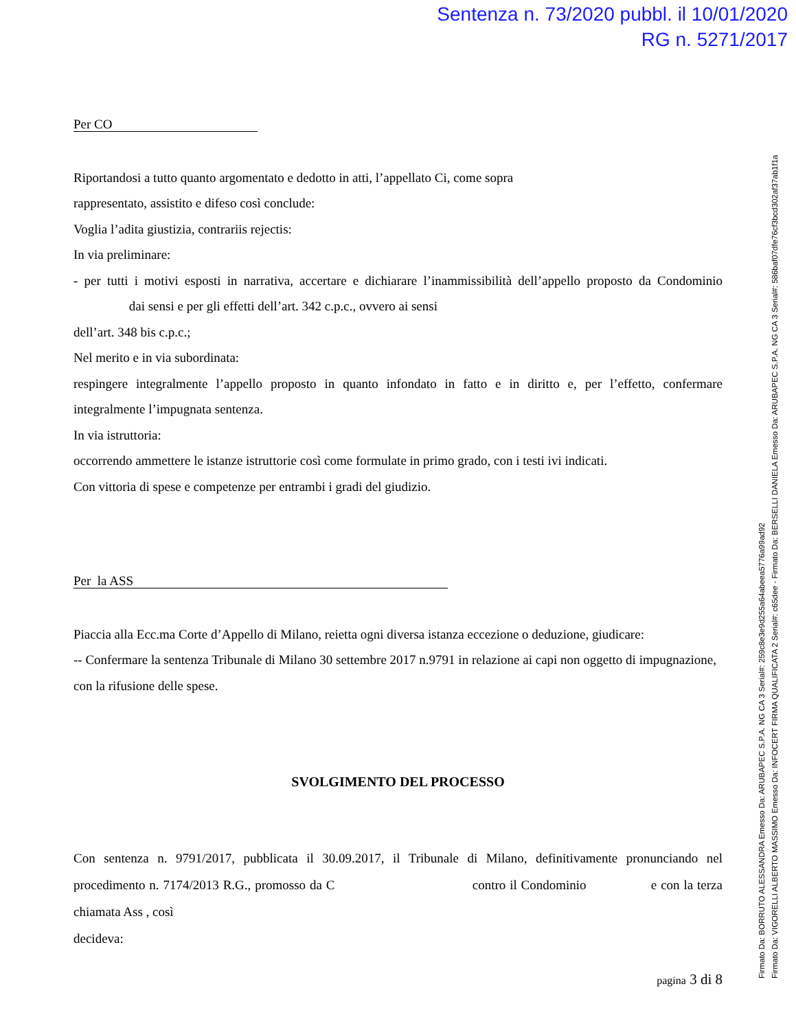Sentenza n. 73/2020 pubbl. il 10/01/2020
RG n. 5271/2017
Per CO
Riportandosi a tutto quanto argomentato e dedotto in atti, l’appellato Ci, come sopra
rappresentato, assistito e difeso così conclude:
Voglia l’adita giustizia, contrariis rejectis:
In via preliminare:
- per tutti i motivi esposti in narrativa, accertare e dichiarare l’inammissibilità dell’appello proposto da Condominio dai sensi e per gli effetti dell’art. 342 c.p.c., ovvero ai sensi
dell’art. 348 bis c.p.c.;
Nel merito e in via subordinata:
respingere integralmente l’appello proposto in quanto infondato in fatto e in diritto e, per l’effetto, confermare integralmente l’impugnata sentenza.
In via istruttoria:
occorrendo ammettere le istanze istruttorie così come formulate in primo grado, con i testi ivi indicati.
Con vittoria di spese e competenze per entrambi i gradi del giudizio.
Per la ASS
Piaccia alla Ecc.ma Corte d’Appello di Milano, reietta ogni diversa istanza eccezione o deduzione, giudicare:
-- Confermare la sentenza Tribunale di Milano 30 settembre 2017 n.9791 in relazione ai capi non oggetto di impugnazione, con la rifusione delle spese.
SVOLGIMENTO DEL PROCESSO
Con sentenza n. 9791/2017, pubblicata il 30.09.2017, il Tribunale di Milano, definitivamente pronunciando nel procedimento n. 7174/2013 R.G., promosso da C contro il Condominio e con la terza chiamata Ass , così
decideva:
pagina 3 di 8
Firmato Da: BORRUTO ALESSANDRA Emesso Da: ARUBAPEC S.P.A. NG CA 3 Serial#: 259c8e3e9d255a64abeea5776a99ad92
Firmato Da: VIGORELLI ALBERTO MASSIMO Emesso Da: INFOCERT FIRMA QUALIFICATA 2 Serial#: c65dee - Firmato Da: BERSELLI DANIELA Emesso Da: ARUBAPEC S.P.A. NG CA 3 Serial#: 586baf07dfe76cf3bcd302af37ab1f1a